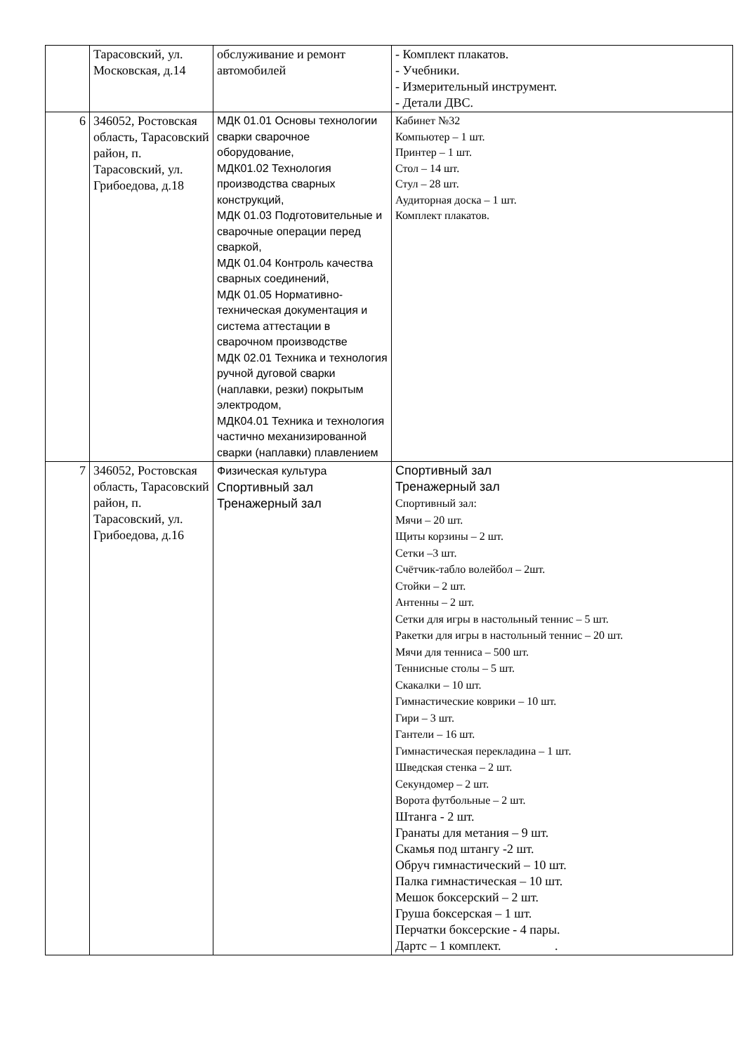| | Тарасовский, ул. Московская, д.14 | обслуживание и ремонт автомобилей | - Комплект плакатов. - Учебники. - Измерительный инструмент. - Детали ДВС. |
| 6 | 346052, Ростовская область, Тарасовский район, п. Тарасовский, ул. Грибоедова, д.18 | МДК 01.01 Основы технологии сварки сварочное оборудование, МДК01.02 Технология производства сварных конструкций, МДК 01.03 Подготовительные и сварочные операции перед сваркой, МДК 01.04 Контроль качества сварных соединений, МДК 01.05 Нормативно-техническая документация и система аттестации в сварочном производстве МДК 02.01 Техника и технология ручной дуговой сварки (наплавки, резки) покрытым электродом, МДК04.01 Техника и технология частично механизированной сварки (наплавки) плавлением | Кабинет №32 Компьютер – 1 шт. Принтер – 1 шт. Стол – 14 шт. Стул – 28 шт. Аудиторная доска – 1 шт. Комплект плакатов. |
| 7 | 346052, Ростовская область, Тарасовский район, п. Тарасовский, ул. Грибоедова, д.16 | Физическая культура Спортивный зал Тренажерный зал | Спортивный зал Тренажерный зал Спортивный зал: Мячи – 20 шт. Щиты корзины – 2 шт. Сетки –3 шт. Счётчик-табло волейбол – 2шт. Стойки – 2 шт. Антенны – 2 шт. Сетки для игры в настольный теннис – 5 шт. Ракетки для игры в настольный теннис – 20 шт. Мячи для тенниса – 500 шт. Теннисные столы – 5 шт. Скакалки – 10 шт. Гимнастические коврики – 10 шт. Гири – 3 шт. Гантели – 16 шт. Гимнастическая перекладина – 1 шт. Шведская стенка – 2 шт. Секундомер – 2 шт. Ворота футбольные – 2 шт. Штанга - 2 шт. Гранаты для метания – 9 шт. Скамья под штангу -2 шт. Обруч гимнастический – 10 шт. Палка гимнастическая – 10 шт. Мешок боксерский – 2 шт. Груша боксерская – 1 шт. Перчатки боксерские - 4 пары. Дартс – 1 комплект. . |